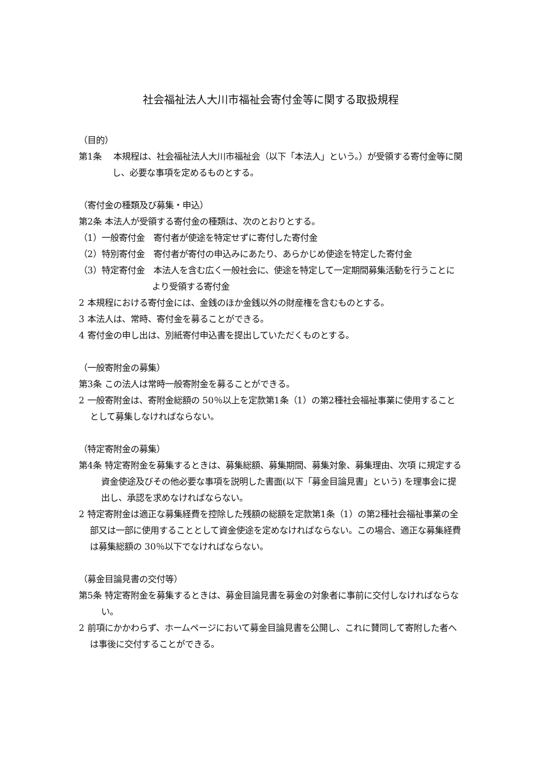社会福祉法人大川市福祉会寄付金等に関する取扱規程
（目的）
第1条　 本規程は、社会福祉法人大川市福祉会（以下「本法人」という。）が受領する寄付金等に関し、必要な事項を定めるものとする。
（寄付金の種類及び募集・申込）
第2条 本法人が受領する寄付金の種類は、次のとおりとする。
（1）一般寄付金　寄付者が使途を特定せずに寄付した寄付金
（2）特別寄付金　寄付者が寄付の申込みにあたり、あらかじめ使途を特定した寄付金
（3）特定寄付金　本法人を含む広く一般社会に、使途を特定して一定期間募集活動を行うことにより受領する寄付金
2 本規程における寄付金には、金銭のほか金銭以外の財産権を含むものとする。
3 本法人は、常時、寄付金を募ることができる。
4 寄付金の申し出は、別紙寄付申込書を提出していただくものとする。
（一般寄附金の募集）
第3条 この法人は常時一般寄附金を募ることができる。
2 一般寄附金は、寄附金総額の 50％以上を定款第1条（1）の第2種社会福祉事業に使用することとして募集しなければならない。
（特定寄附金の募集）
第4条 特定寄附金を募集するときは、募集総額、募集期間、募集対象、募集理由、次項 に規定する資金使途及びその他必要な事項を説明した書面(以下「募金目論見書」という) を理事会に提出し、承認を求めなければならない。
2 特定寄附金は適正な募集経費を控除した残額の総額を定款第1条（1）の第2種社会福祉事業の全部又は一部に使用することとして資金使途を定めなければならない。この場合、適正な募集経費は募集総額の 30％以下でなければならない。
（募金目論見書の交付等）
第5条 特定寄附金を募集するときは、募金目論見書を募金の対象者に事前に交付しなければならない。
2 前項にかかわらず、ホームページにおいて募金目論見書を公開し、これに賛同して寄附した者へは事後に交付することができる。